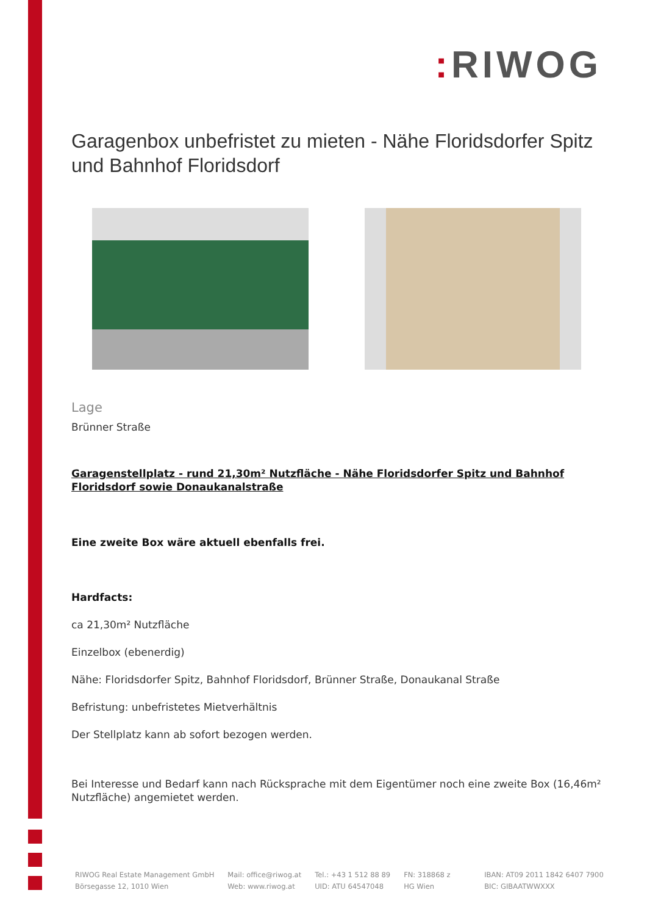: RIWOG
Garagenbox unbefristet zu mieten - Nähe Floridsdorfer Spitz und Bahnhof Floridsdorf
Lage
Brünner Straße
Garagenstellplatz - rund 21,30m² Nutzfläche - Nähe Floridsdorfer Spitz und Bahnhof Floridsdorf sowie Donaukanalstraße
Eine zweite Box wäre aktuell ebenfalls frei.
Hardfacts:
ca 21,30m² Nutzfläche
Einzelbox (ebenerdig)
Nähe: Floridsdorfer Spitz, Bahnhof Floridsdorf, Brünner Straße, Donaukanal Straße
Befristung: unbefristetes Mietverhältnis
Der Stellplatz kann ab sofort bezogen werden.
Bei Interesse und Bedarf kann nach Rücksprache mit dem Eigentümer noch eine zweite Box (16,46m² Nutzfläche) angemietet werden.
RIWOG Real Estate Management GmbH
Börsegasse 12, 1010 Wien
Mail: office@riwog.at
Web: www.riwog.at
Tel.: +43 1 512 88 89
UID: ATU 64547048
FN: 318868 z
HG Wien
IBAN: AT09 2011 1842 6407 7900
BIC: GIBAATWWXXX